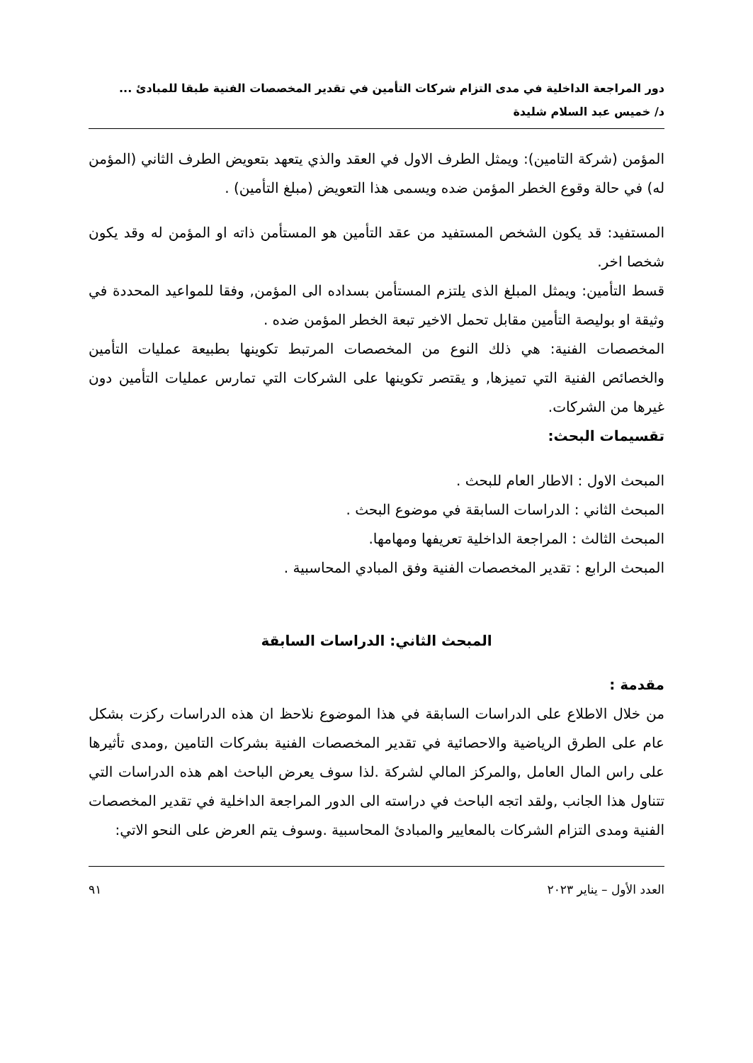دور المراجعة الداخلية في مدى التزام شركات التأمين في تقدير المخصصات الفنية طبقا للمبادئ ...
د/ خميس عبد السلام شليدة
المؤمن (شركة التامين): ويمثل الطرف الاول في العقد والذي يتعهد بتعويض الطرف الثاني (المؤمن له) في حالة وقوع الخطر المؤمن ضده ويسمى هذا التعويض (مبلغ التأمين) .
المستفيد: قد يكون الشخص المستفيد من عقد التأمين هو المستأمن ذاته او المؤمن له وقد يكون شخصا اخر.
قسط التأمين: ويمثل المبلغ الذى يلتزم المستأمن بسداده الى المؤمن, وفقا للمواعيد المحددة في وثيقة او بوليصة التأمين مقابل تحمل الاخير تبعة الخطر المؤمن ضده .
المخصصات الفنية: هي ذلك النوع من المخصصات المرتبط تكوينها بطبيعة عمليات التأمين والخصائص الفنية التي تميزها, و يقتصر تكوينها على الشركات التي تمارس عمليات التأمين دون غيرها من الشركات.
تقسيمات البحث:
المبحث الاول : الاطار العام للبحث .
المبحث الثاني : الدراسات السابقة في موضوع البحث .
المبحث الثالث : المراجعة الداخلية تعريفها ومهامها.
المبحث الرابع : تقدير المخصصات الفنية وفق المبادي المحاسبية .
المبحث الثاني: الدراسات السابقة
مقدمة :
من خلال الاطلاع على الدراسات السابقة في هذا الموضوع نلاحظ ان هذه الدراسات ركزت بشكل عام على الطرق الرياضية والاحصائية في تقدير المخصصات الفنية بشركات التامين ,ومدى تأثيرها على راس المال العامل ,والمركز المالي لشركة .لذا سوف يعرض الباحث اهم هذه الدراسات التي تتناول هذا الجانب ,ولقد اتجه الباحث في دراسته الى الدور المراجعة الداخلية في تقدير المخصصات الفنية ومدى التزام الشركات بالمعايير والمبادئ المحاسبية .وسوف يتم العرض على النحو الاتي:
العدد الأول – يناير ٢٠٢٣ ٩١